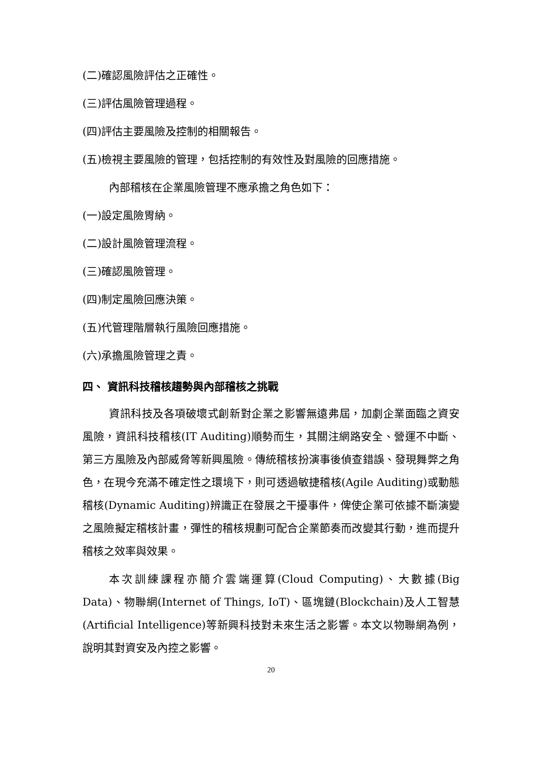(二)確認風險評估之正確性。
(三)評估風險管理過程。
(四)評估主要風險及控制的相關報告。
(五)檢視主要風險的管理，包括控制的有效性及對風險的回應措施。
內部稽核在企業風險管理不應承擔之角色如下：
(一)設定風險胃納。
(二)設計風險管理流程。
(三)確認風險管理。
(四)制定風險回應決策。
(五)代管理階層執行風險回應措施。
(六)承擔風險管理之責。
四、 資訊科技稽核趨勢與內部稽核之挑戰
資訊科技及各項破壞式創新對企業之影響無遠弗屆，加劇企業面臨之資安風險，資訊科技稽核(IT Auditing)順勢而生，其關注網路安全、營運不中斷、第三方風險及內部威脅等新興風險。傳統稽核扮演事後偵查錯誤、發現舞弊之角色，在現今充滿不確定性之環境下，則可透過敏捷稽核(Agile Auditing)或動態稽核(Dynamic Auditing)辨識正在發展之干擾事件，俾使企業可依據不斷演變之風險擬定稽核計畫，彈性的稽核規劃可配合企業節奏而改變其行動，進而提升稽核之效率與效果。
本次訓練課程亦簡介雲端運算(Cloud Computing)、大數據(Big Data)、物聯網(Internet of Things, IoT)、區塊鏈(Blockchain)及人工智慧(Artificial Intelligence)等新興科技對未來生活之影響。本文以物聯網為例，說明其對資安及內控之影響。
20